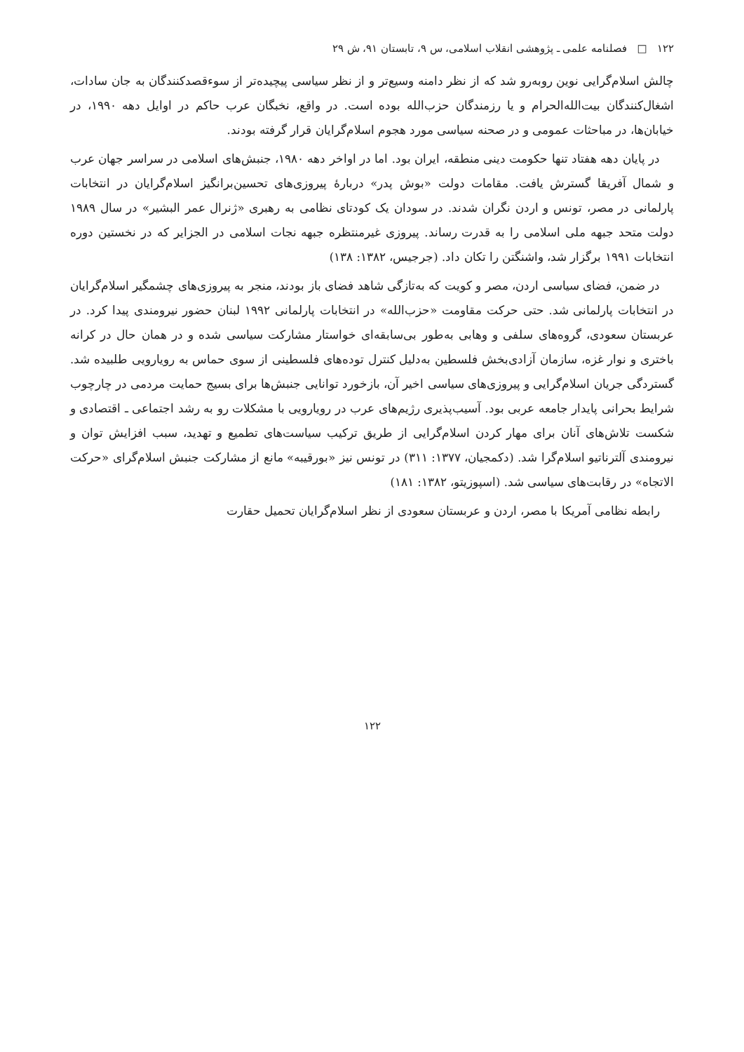۱۲۲ □ فصلنامه علمی ـ پژوهشی انقلاب اسلامی، س ۹، تابستان ۹۱، ش ۲۹
چالش اسلام‌گرایی نوین روبه‌رو شد که از نظر دامنه وسیع‌تر و از نظر سیاسی پیچیده‌تر از سوءقصدکنندگان به جان سادات، اشغال‌کنندگان بیت‌الله‌الحرام و یا رزمندگان حزب‌الله بوده است. در واقع، نخبگان عرب حاکم در اوایل دهه ۱۹۹۰، در خیابان‌ها، در مباحثات عمومی و در صحنه سیاسی مورد هجوم اسلام‌گرایان قرار گرفته بودند.
در پایان دهه هفتاد تنها حکومت دینی منطقه، ایران بود. اما در اواخر دهه ۱۹۸۰، جنبش‌های اسلامی در سراسر جهان عرب و شمال آفریقا گسترش یافت. مقامات دولت «بوش پدر» دربارهٔ پیروزی‌های تحسین‌برانگیز اسلام‌گرایان در انتخابات پارلمانی در مصر، تونس و اردن نگران شدند. در سودان یک کودتای نظامی به رهبری «ژنرال عمر البشیر» در سال ۱۹۸۹ دولت متحد جبهه ملی اسلامی را به قدرت رساند. پیروزی غیرمنتظره جبهه نجات اسلامی در الجزایر که در نخستین دوره انتخابات ۱۹۹۱ برگزار شد، واشنگتن را تکان داد. (جرجیس، ۱۳۸۲: ۱۳۸)
در ضمن، فضای سیاسی اردن، مصر و کویت که به‌تازگی شاهد فضای باز بودند، منجر به پیروزی‌های چشمگیر اسلام‌گرایان در انتخابات پارلمانی شد. حتی حرکت مقاومت «حزب‌الله» در انتخابات پارلمانی ۱۹۹۲ لبنان حضور نیرومندی پیدا کرد. در عربستان سعودی، گروه‌های سلفی و وهابی به‌طور بی‌سابقه‌ای خواستار مشارکت سیاسی شده و در همان حال در کرانه باختری و نوار غزه، سازمان آزادی‌بخش فلسطین به‌دلیل کنترل توده‌های فلسطینی از سوی حماس به رویارویی طلبیده شد. گستردگی جریان اسلام‌گرایی و پیروزی‌های سیاسی اخیر آن، بازخورد توانایی جنبش‌ها برای بسیج حمایت مردمی در چارچوب شرایط بحرانی پایدار جامعه عربی بود. آسیب‌پذیری رژیم‌های عرب در رویارویی با مشکلات رو به رشد اجتماعی ـ اقتصادی و شکست تلاش‌های آنان برای مهار کردن اسلام‌گرایی از طریق ترکیب سیاست‌های تطمیع و تهدید، سبب افزایش توان و نیرومندی آلترناتیو اسلام‌گرا شد. (دکمجیان، ۱۳۷۷: ۳۱۱) در تونس نیز «بورقیبه» مانع از مشارکت جنبش اسلام‌گرای «حرکت الاتجاه» در رقابت‌های سیاسی شد. (اسپوزیتو، ۱۳۸۲: ۱۸۱)
رابطه نظامی آمریکا با مصر، اردن و عربستان سعودی از نظر اسلام‌گرایان تحمیل حقارت
۱۲۲